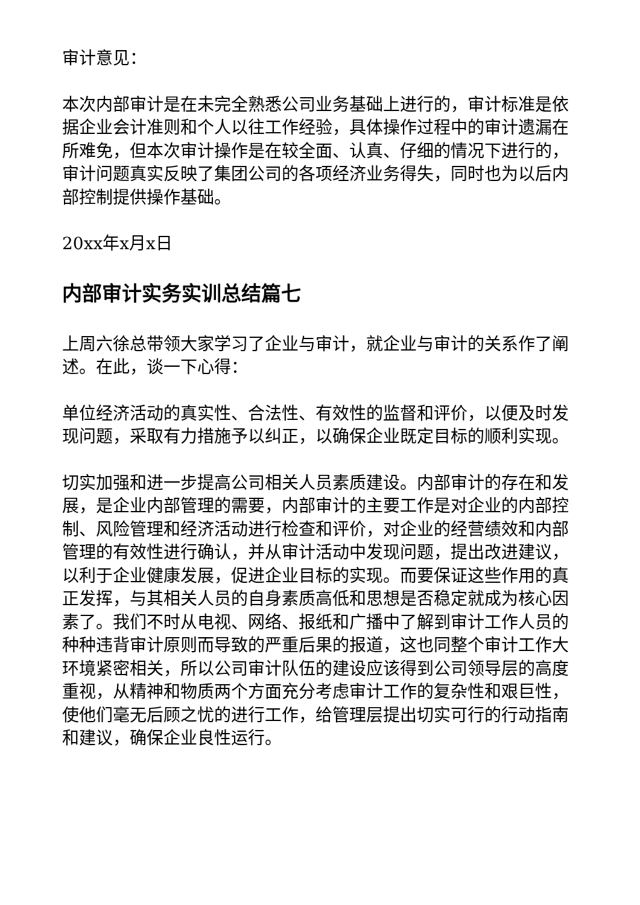审计意见：
本次内部审计是在未完全熟悉公司业务基础上进行的，审计标准是依据企业会计准则和个人以往工作经验，具体操作过程中的审计遗漏在所难免，但本次审计操作是在较全面、认真、仔细的情况下进行的，审计问题真实反映了集团公司的各项经济业务得失，同时也为以后内部控制提供操作基础。
20xx年x月x日
内部审计实务实训总结篇七
上周六徐总带领大家学习了企业与审计，就企业与审计的关系作了阐述。在此，谈一下心得：
单位经济活动的真实性、合法性、有效性的监督和评价，以便及时发现问题，采取有力措施予以纠正，以确保企业既定目标的顺利实现。
切实加强和进一步提高公司相关人员素质建设。内部审计的存在和发展，是企业内部管理的需要，内部审计的主要工作是对企业的内部控制、风险管理和经济活动进行检查和评价，对企业的经营绩效和内部管理的有效性进行确认，并从审计活动中发现问题，提出改进建议，以利于企业健康发展，促进企业目标的实现。而要保证这些作用的真正发挥，与其相关人员的自身素质高低和思想是否稳定就成为核心因素了。我们不时从电视、网络、报纸和广播中了解到审计工作人员的种种违背审计原则而导致的严重后果的报道，这也同整个审计工作大环境紧密相关，所以公司审计队伍的建设应该得到公司领导层的高度重视，从精神和物质两个方面充分考虑审计工作的复杂性和艰巨性，使他们毫无后顾之忧的进行工作，给管理层提出切实可行的行动指南和建议，确保企业良性运行。